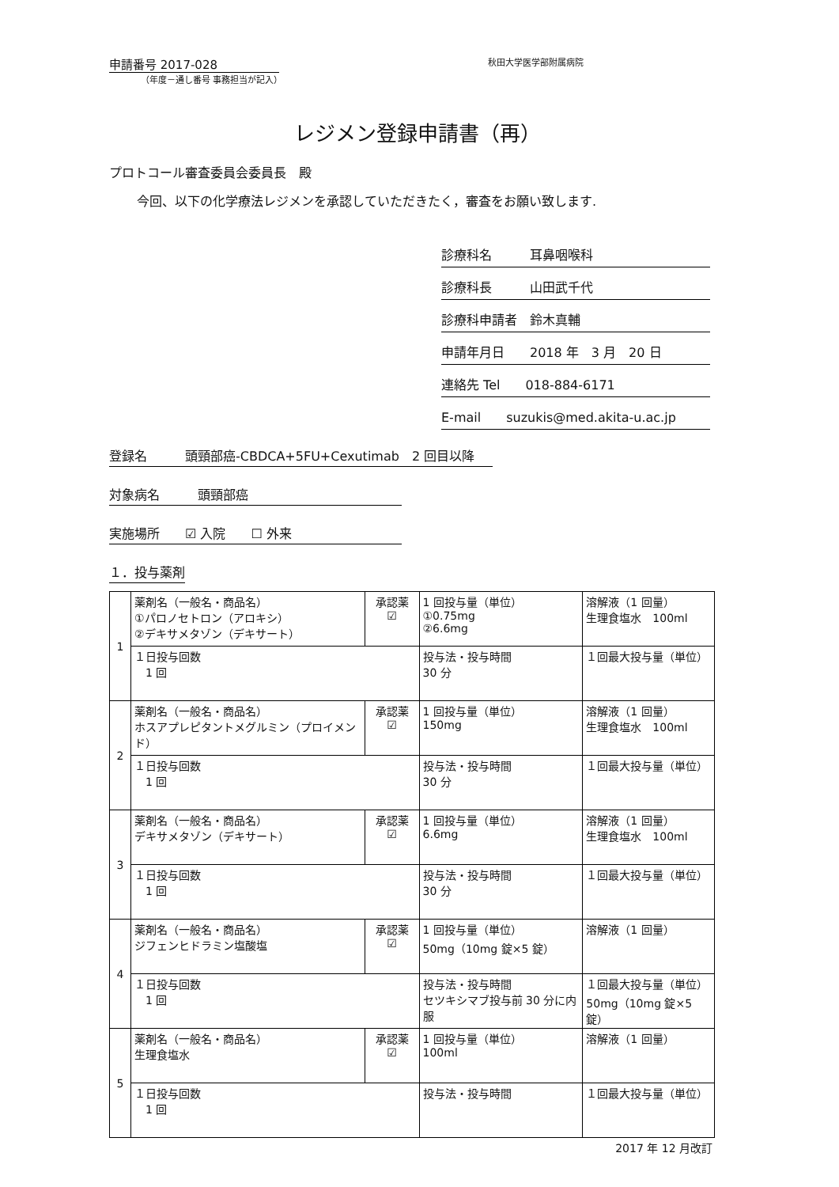申請番号 2017-028
（年度－通し番号 事務担当が記入）
秋田大学医学部附属病院
レジメン登録申請書（再）
プロトコール審査委員会委員長　殿
今回、以下の化学療法レジメンを承認していただきたく，審査をお願い致します.
診療科名　　　耳鼻咽喉科
診療科長　　　山田武千代
診療科申請者　鈴木真輔
申請年月日　　2018 年　3 月　20 日
連絡先 Tel　　018-884-6171
E-mail　　suzukis@med.akita-u.ac.jp
登録名　　　頭頸部癌-CBDCA+5FU+Cexutimab　2 回目以降
対象病名　　　頭頸部癌
実施場所　　☑ 入院　　☐ 外来
１．投与薬剤
| 1 | 薬剤名（一般名・商品名） ①パロノセトロン（アロキシ） ②デキサメタゾン（デキサート） | 承認薬 ☑ | 1 回投与量（単位） ①0.75mg ②6.6mg | 溶解液（1 回量） 生理食塩水 100ml |
| | １日投与回数 1 回 | | 投与法・投与時間 30 分 | １回最大投与量（単位） |
| 2 | 薬剤名（一般名・商品名） ホスアプレピタントメグルミン（プロイメンド） | 承認薬 ☑ | 1 回投与量（単位） 150mg | 溶解液（1 回量） 生理食塩水 100ml |
| | １日投与回数 1 回 | | 投与法・投与時間 30 分 | １回最大投与量（単位） |
| 3 | 薬剤名（一般名・商品名） デキサメタゾン（デキサート） | 承認薬 ☑ | 1 回投与量（単位） 6.6mg | 溶解液（1 回量） 生理食塩水 100ml |
| | １日投与回数 1 回 | | 投与法・投与時間 30 分 | １回最大投与量（単位） |
| 4 | 薬剤名（一般名・商品名） ジフェンヒドラミン塩酸塩 | 承認薬 ☑ | 1 回投与量（単位） 50mg（10mg 錠×5 錠） | 溶解液（1 回量） |
| | １日投与回数 1 回 | | 投与法・投与時間 セツキシマブ投与前 30 分に内服 | １回最大投与量（単位） 50mg（10mg 錠×5 錠） |
| 5 | 薬剤名（一般名・商品名） 生理食塩水 | 承認薬 ☑ | 1 回投与量（単位） 100ml | 溶解液（1 回量） |
| | １日投与回数 1 回 | | 投与法・投与時間 | １回最大投与量（単位） |
2017 年 12 月改訂